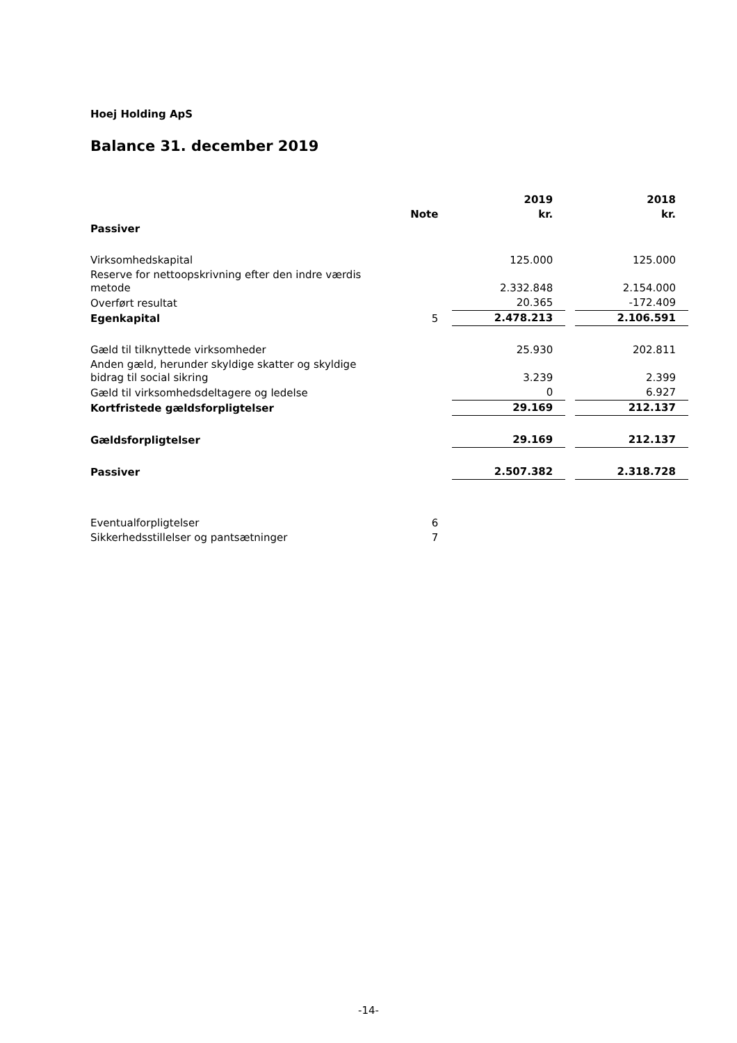Hoej Holding ApS
Balance 31. december 2019
| | | 2019 | | 2018 |
| --- | --- | --- | --- | --- |
| | Note | kr. | | kr. |
| Passiver | | | | |
| Virksomhedskapital | | 125.000 | | 125.000 |
| Reserve for nettoopskrivning efter den indre værdis metode | | 2.332.848 | | 2.154.000 |
| Overført resultat | | 20.365 | | -172.409 |
| Egenkapital | 5 | 2.478.213 | | 2.106.591 |
| Gæld til tilknyttede virksomheder | | 25.930 | | 202.811 |
| Anden gæld, herunder skyldige skatter og skyldige bidrag til social sikring | | 3.239 | | 2.399 |
| Gæld til virksomhedsdeltagere og ledelse | | 0 | | 6.927 |
| Kortfristede gældsforpligtelser | | 29.169 | | 212.137 |
| Gældsforpligtelser | | 29.169 | | 212.137 |
| Passiver | | 2.507.382 | | 2.318.728 |
| Eventualforpligtelser | 6 | | | |
| Sikkerhedsstillelser og pantsætninger | 7 | | | |
-14-